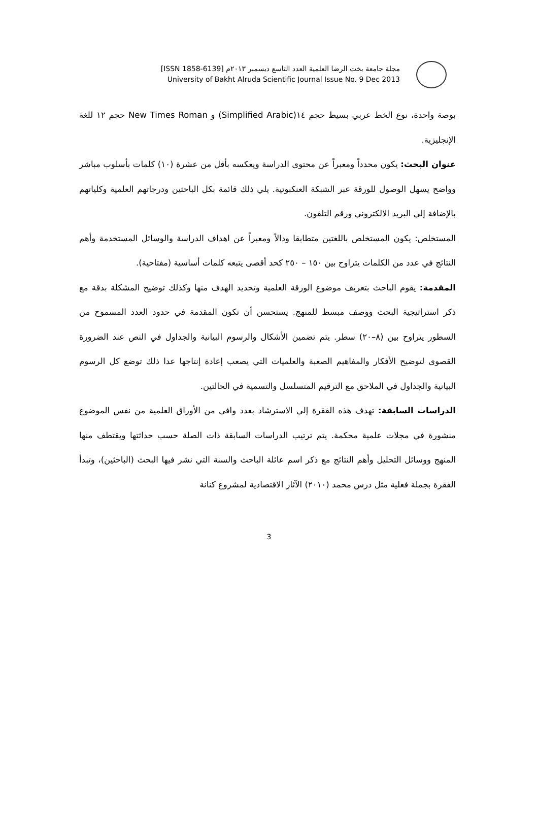مجلة جامعة بخت الرضا العلمية العدد التاسع ديسمبر ٢٠١٣م [ISSN 1858-6139]
University of Bakht Alruda Scientific Journal Issue No. 9 Dec 2013
بوصة واحدة، نوع الخط عربي بسيط حجم ١٤(Simplified Arabic) و New Times Roman حجم ١٢ للغة الإنجليزية.
عنوان البحث: يكون محدداً ومعبراً عن محتوى الدراسة ويعكسه بأقل من عشرة (١٠) كلمات بأسلوب مباشر وواضح يسهل الوصول للورقة عبر الشبكة العنكبوتية. يلي ذلك قائمة بكل الباحثين ودرجاتهم العلمية وكلياتهم بالإضافة إلي البريد الالكتروني ورقم التلفون.
المستخلص: يكون المستخلص باللغتين متطابقا ودالاً ومعبراً عن اهداف الدراسة والوسائل المستخدمة وأهم النتائج في عدد من الكلمات يتراوح بين ١٥٠ – ٢٥٠ كحد أقصى يتبعه كلمات أساسية (مفتاحية).
المقدمة: يقوم الباحث بتعريف موضوع الورقة العلمية وتحديد الهدف منها وكذلك توضيح المشكلة بدقة مع ذكر استراتيجية البحث ووصف مبسط للمنهج. يستحسن أن تكون المقدمة في حدود العدد المسموح من السطور يتراوح بين (٨–٢٠) سطر. يتم تضمين الأشكال والرسوم البيانية والجداول في النص عند الضرورة القصوى لتوضيح الأفكار والمفاهيم الصعبة والعلميات التي يصعب إعادة إنتاجها عدا ذلك توضع كل الرسوم البيانية والجداول في الملاحق مع الترقيم المتسلسل والتسمية في الحالتين.
الدراسات السابقة: تهدف هذه الفقرة إلي الاسترشاد بعدد وافي من الأوراق العلمية من نفس الموضوع منشورة في مجلات علمية محكمة. يتم ترتيب الدراسات السابقة ذات الصلة حسب حداثتها ويقتطف منها المنهج ووسائل التحليل وأهم النتائج مع ذكر اسم عائلة الباحث والسنة التي نشر فيها البحث (الباحثين)، وتبدأ الفقرة بجملة فعلية مثل درس محمد (٢٠١٠) الآثار الاقتصادية لمشروع كنانة
3